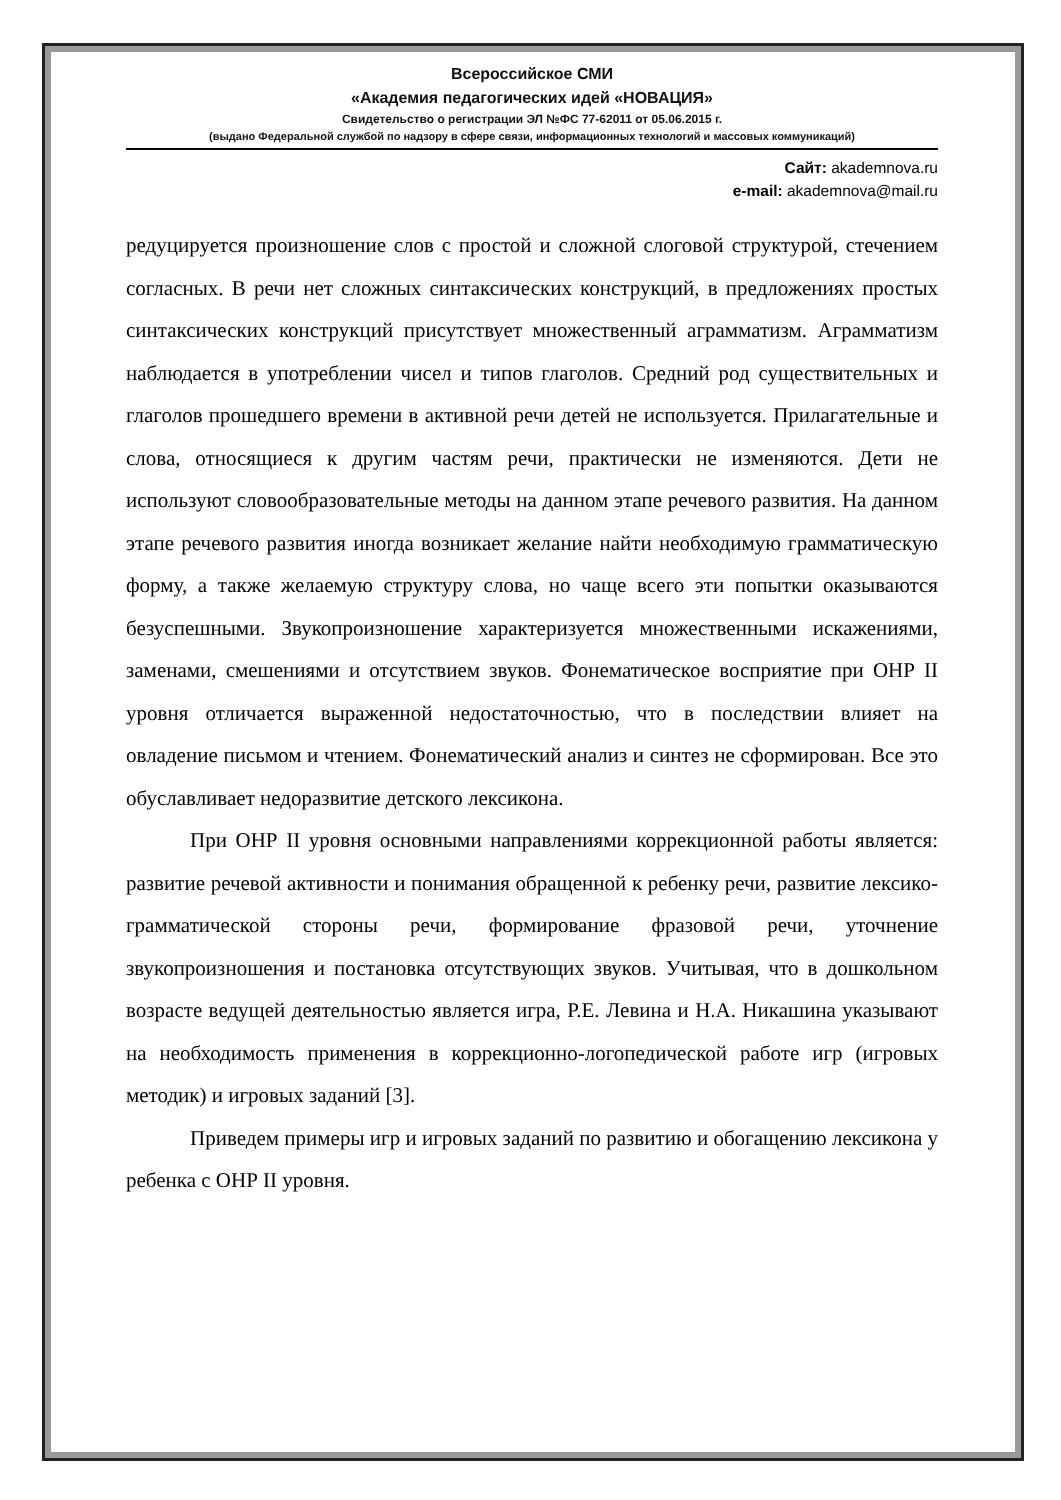Всероссийское СМИ
«Академия педагогических идей «НОВАЦИЯ»
Свидетельство о регистрации ЭЛ №ФС 77-62011 от 05.06.2015 г.
(выдано Федеральной службой по надзору в сфере связи, информационных технологий и массовых коммуникаций)
Сайт: akademnova.ru
e-mail: akademnova@mail.ru
редуцируется произношение слов с простой и сложной слоговой структурой, стечением согласных. В речи нет сложных синтаксических конструкций, в предложениях простых синтаксических конструкций присутствует множественный аграмматизм. Аграмматизм наблюдается в употреблении чисел и типов глаголов. Средний род существительных и глаголов прошедшего времени в активной речи детей не используется. Прилагательные и слова, относящиеся к другим частям речи, практически не изменяются. Дети не используют словообразовательные методы на данном этапе речевого развития. На данном этапе речевого развития иногда возникает желание найти необходимую грамматическую форму, а также желаемую структуру слова, но чаще всего эти попытки оказываются безуспешными. Звукопроизношение характеризуется множественными искажениями, заменами, смешениями и отсутствием звуков. Фонематическое восприятие при ОНР II уровня отличается выраженной недостаточностью, что в последствии влияет на овладение письмом и чтением. Фонематический анализ и синтез не сформирован. Все это обуславливает недоразвитие детского лексикона.
При ОНР II уровня основными направлениями коррекционной работы является: развитие речевой активности и понимания обращенной к ребенку речи, развитие лексико-грамматической стороны речи, формирование фразовой речи, уточнение звукопроизношения и постановка отсутствующих звуков. Учитывая, что в дошкольном возрасте ведущей деятельностью является игра, Р.Е. Левина и Н.А. Никашина указывают на необходимость применения в коррекционно-логопедической работе игр (игровых методик) и игровых заданий [3].
Приведем примеры игр и игровых заданий по развитию и обогащению лексикона у ребенка с ОНР II уровня.